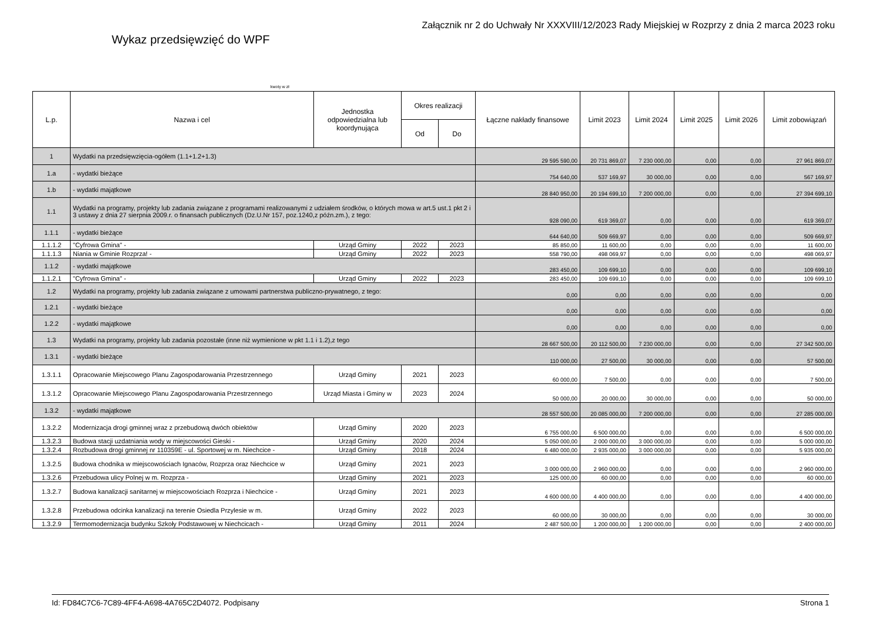Wykaz przedsięwzięć do WPF
Załącznik nr 2 do Uchwały Nr XXXVIII/12/2023 Rady Miejskiej w Rozprzy z dnia 2 marca 2023 roku
kwoty w zł
| L.p. | Nazwa i cel | Jednostka odpowiedzialna lub koordynująca | Okres realizacji | | Łączne nakłady finansowe | Limit 2023 | Limit 2024 | Limit 2025 | Limit 2026 | Limit zobowiązań |
| --- | --- | --- | --- | --- | --- | --- | --- | --- | --- | --- |
| | | | Od | Do | | | | | | |
| 1 | Wydatki na przedsięwzięcia-ogółem (1.1+1.2+1.3) | | | | 29 595 590,00 | 20 731 869,07 | 7 230 000,00 | 0,00 | 0,00 | 27 961 869,07 |
| 1.a | - wydatki bieżące | | | | 754 640,00 | 537 169,97 | 30 000,00 | 0,00 | 0,00 | 567 169,97 |
| 1.b | - wydatki majątkowe | | | | 28 840 950,00 | 20 194 699,10 | 7 200 000,00 | 0,00 | 0,00 | 27 394 699,10 |
| 1.1 | Wydatki na programy, projekty lub zadania związane z programami realizowanymi z udziałem środków, o których mowa w art.5 ust.1 pkt 2 i 3 ustawy z dnia 27 sierpnia 2009.r. o finansach publicznych (Dz.U.Nr 157, poz.1240,z późn.zm.), z tego: | | | | 928 090,00 | 619 369,07 | 0,00 | 0,00 | 0,00 | 619 369,07 |
| 1.1.1 | - wydatki bieżące | | | | 644 640,00 | 509 669,97 | 0,00 | 0,00 | 0,00 | 509 669,97 |
| 1.1.1.2 | "Cyfrowa Gmina" - | Urząd Gminy | 2022 | 2023 | 85 850,00 | 11 600,00 | 0,00 | 0,00 | 0,00 | 11 600,00 |
| 1.1.1.3 | Niania w Gminie Rozprza! - | Urząd Gminy | 2022 | 2023 | 558 790,00 | 498 069,97 | 0,00 | 0,00 | 0,00 | 498 069,97 |
| 1.1.2 | - wydatki majątkowe | | | | 283 450,00 | 109 699,10 | 0,00 | 0,00 | 0,00 | 109 699,10 |
| 1.1.2.1 | "Cyfrowa Gmina" - | Urząd Gminy | 2022 | 2023 | 283 450,00 | 109 699,10 | 0,00 | 0,00 | 0,00 | 109 699,10 |
| 1.2 | Wydatki na programy, projekty lub zadania związane z umowami partnerstwa publiczno-prywatnego, z tego: | | | | 0,00 | 0,00 | 0,00 | 0,00 | 0,00 | 0,00 |
| 1.2.1 | - wydatki bieżące | | | | 0,00 | 0,00 | 0,00 | 0,00 | 0,00 | 0,00 |
| 1.2.2 | - wydatki majątkowe | | | | 0,00 | 0,00 | 0,00 | 0,00 | 0,00 | 0,00 |
| 1.3 | Wydatki na programy, projekty lub zadania pozostałe (inne niż wymienione w pkt 1.1 i 1.2),z tego | | | | 28 667 500,00 | 20 112 500,00 | 7 230 000,00 | 0,00 | 0,00 | 27 342 500,00 |
| 1.3.1 | - wydatki bieżące | | | | 110 000,00 | 27 500,00 | 30 000,00 | 0,00 | 0,00 | 57 500,00 |
| 1.3.1.1 | Opracowanie Miejscowego Planu Zagospodarowania Przestrzennego | Urząd Gminy | 2021 | 2023 | 60 000,00 | 7 500,00 | 0,00 | 0,00 | 0,00 | 7 500,00 |
| 1.3.1.2 | Opracowanie Miejscowego Planu Zagospodarowania Przestrzennego | Urząd Miasta i Gminy w | 2023 | 2024 | 50 000,00 | 20 000,00 | 30 000,00 | 0,00 | 0,00 | 50 000,00 |
| 1.3.2 | - wydatki majątkowe | | | | 28 557 500,00 | 20 085 000,00 | 7 200 000,00 | 0,00 | 0,00 | 27 285 000,00 |
| 1.3.2.2 | Modernizacja drogi gminnej wraz z przebudową dwóch obiektów | Urząd Gminy | 2020 | 2023 | 6 755 000,00 | 6 500 000,00 | 0,00 | 0,00 | 0,00 | 6 500 000,00 |
| 1.3.2.3 | Budowa stacji uzdatniania wody w miejscowości Gieski - | Urząd Gminy | 2020 | 2024 | 5 050 000,00 | 2 000 000,00 | 3 000 000,00 | 0,00 | 0,00 | 5 000 000,00 |
| 1.3.2.4 | Rozbudowa drogi gminnej nr 110359E - ul. Sportowej w m. Niechcice - | Urząd Gminy | 2018 | 2024 | 6 480 000,00 | 2 935 000,00 | 3 000 000,00 | 0,00 | 0,00 | 5 935 000,00 |
| 1.3.2.5 | Budowa chodnika w miejscowościach Ignaców, Rozprza oraz Niechcice w | Urząd Gminy | 2021 | 2023 | 3 000 000,00 | 2 960 000,00 | 0,00 | 0,00 | 0,00 | 2 960 000,00 |
| 1.3.2.6 | Przebudowa ulicy Polnej w m. Rozprza - | Urząd Gminy | 2021 | 2023 | 125 000,00 | 60 000,00 | 0,00 | 0,00 | 0,00 | 60 000,00 |
| 1.3.2.7 | Budowa kanalizacji sanitarnej w miejscowościach Rozprza i Niechcice - | Urząd Gminy | 2021 | 2023 | 4 600 000,00 | 4 400 000,00 | 0,00 | 0,00 | 0,00 | 4 400 000,00 |
| 1.3.2.8 | Przebudowa odcinka kanalizacji na terenie Osiedla Przylesie w m. | Urząd Gminy | 2022 | 2023 | 60 000,00 | 30 000,00 | 0,00 | 0,00 | 0,00 | 30 000,00 |
| 1.3.2.9 | Termomodernizacja budynku Szkoły Podstawowej w Niechcicach - | Urząd Gminy | 2011 | 2024 | 2 487 500,00 | 1 200 000,00 | 1 200 000,00 | 0,00 | 0,00 | 2 400 000,00 |
Id: FD84C7C6-7C89-4FF4-A698-4A765C2D4072. Podpisany Strona 1